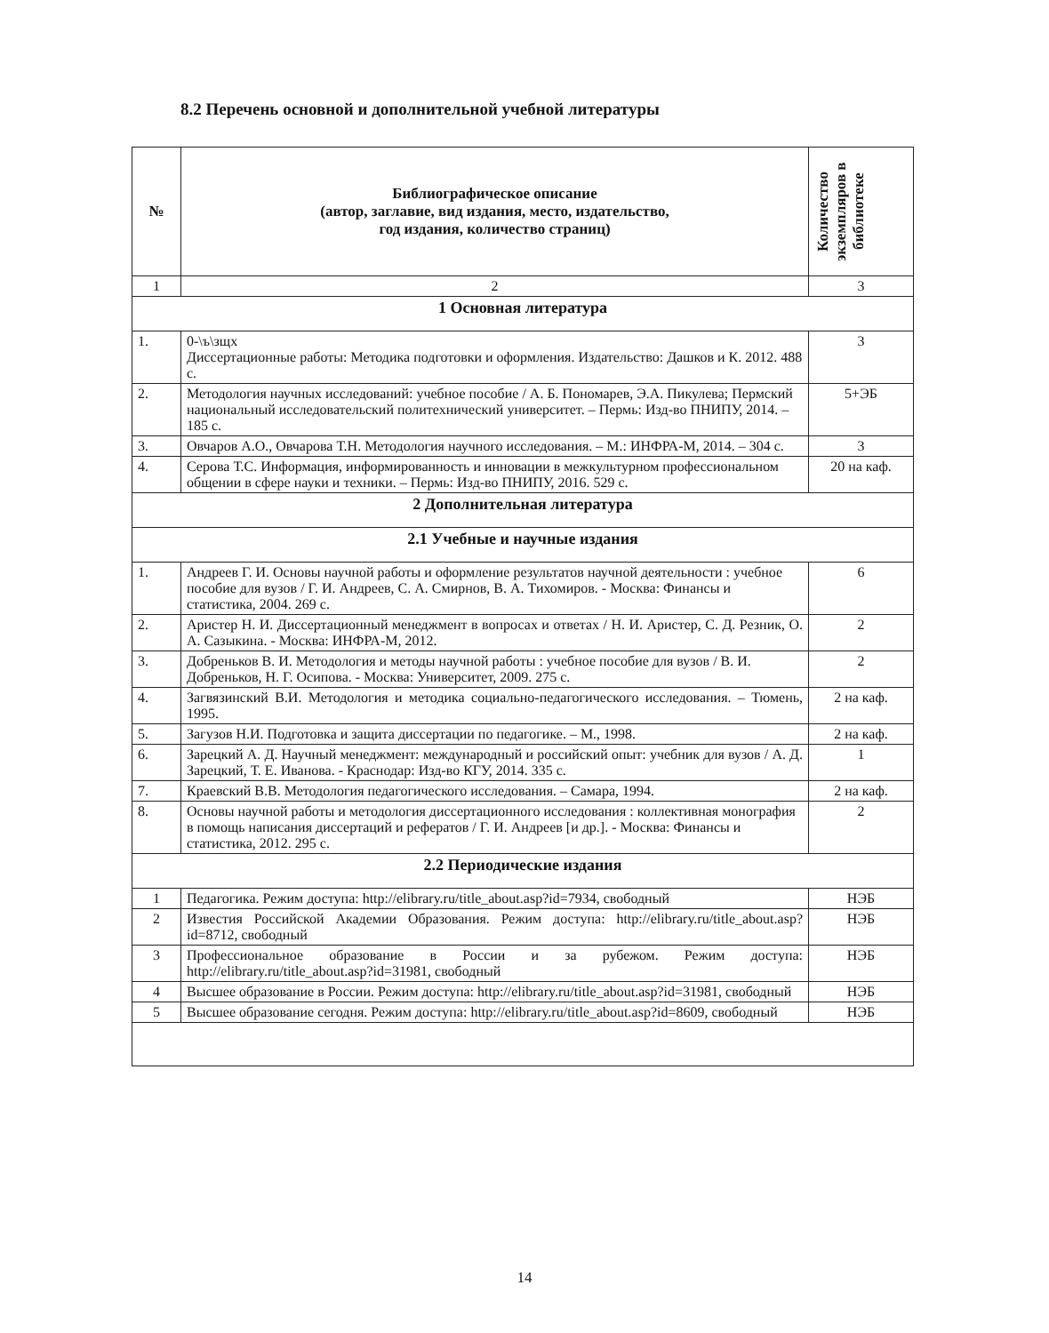8.2 Перечень основной и дополнительной учебной литературы
| № | Библиографическое описание (автор, заглавие, вид издания, место, издательство, год издания, количество страниц) | Количество экземпляров в библиотеке |
| --- | --- | --- |
| 1 | 2 | 3 |
| 1 Основная литература | | |
| 1. | 0-\ъ\зщх Диссертационные работы: Методика подготовки и оформления. Издательство: Дашков и К. 2012. 488 с. | 3 |
| 2. | Методология научных исследований: учебное пособие / А. Б. Пономарев, Э.А. Пикулева; Пермский национальный исследовательский политехнический университет. – Пермь: Изд-во ПНИПУ, 2014. – 185 с. | 5+ЭБ |
| 3. | Овчаров А.О., Овчарова Т.Н. Методология научного исследования. – М.: ИНФРА-М, 2014. – 304 с. | 3 |
| 4. | Серова Т.С. Информация, информированность и инновации в межкультурном профессиональном общении в сфере науки и техники. – Пермь: Изд-во ПНИПУ, 2016. 529 с. | 20 на каф. |
| 2 Дополнительная литература | | |
| 2.1 Учебные и научные издания | | |
| 1. | Андреев Г. И. Основы научной работы и оформление результатов научной деятельности : учебное пособие для вузов / Г. И. Андреев, С. А. Смирнов, В. А. Тихомиров. - Москва: Финансы и статистика, 2004. 269 с. | 6 |
| 2. | Аристер Н. И. Диссертационный менеджмент в вопросах и ответах / Н. И. Аристер, С. Д. Резник, О. А. Сазыкина. - Москва: ИНФРА-М, 2012. | 2 |
| 3. | Добреньков В. И. Методология и методы научной работы : учебное пособие для вузов / В. И. Добреньков, Н. Г. Осипова. - Москва: Университет, 2009. 275 с. | 2 |
| 4. | Загвязинский В.И. Методология и методика социально-педагогического исследования. – Тюмень, 1995. | 2 на каф. |
| 5. | Загузов Н.И. Подготовка и защита диссертации по педагогике. – М., 1998. | 2 на каф. |
| 6. | Зарецкий А. Д. Научный менеджмент: международный и российский опыт: учебник для вузов / А. Д. Зарецкий, Т. Е. Иванова. - Краснодар: Изд-во КГУ, 2014. 335 с. | 1 |
| 7. | Краевский В.В. Методология педагогического исследования. – Самара, 1994. | 2 на каф. |
| 8. | Основы научной работы и методология диссертационного исследования : коллективная монография в помощь написания диссертаций и рефератов / Г. И. Андреев [и др.]. - Москва: Финансы и статистика, 2012. 295 с. | 2 |
| 2.2 Периодические издания | | |
| 1 | Педагогика. Режим доступа: http://elibrary.ru/title_about.asp?id=7934 , свободный | НЭБ |
| 2 | Известия Российской Академии Образования. Режим доступа: http://elibrary.ru/title_about.asp?id=8712 , свободный | НЭБ |
| 3 | Профессиональное образование в России и за рубежом. Режим доступа: http://elibrary.ru/title_about.asp?id=31981 , свободный | НЭБ |
| 4 | Высшее образование в России. Режим доступа: http://elibrary.ru/title_about.asp?id=31981 , свободный | НЭБ |
| 5 | Высшее образование сегодня. Режим доступа: http://elibrary.ru/title_about.asp?id=8609 , свободный | НЭБ |
14